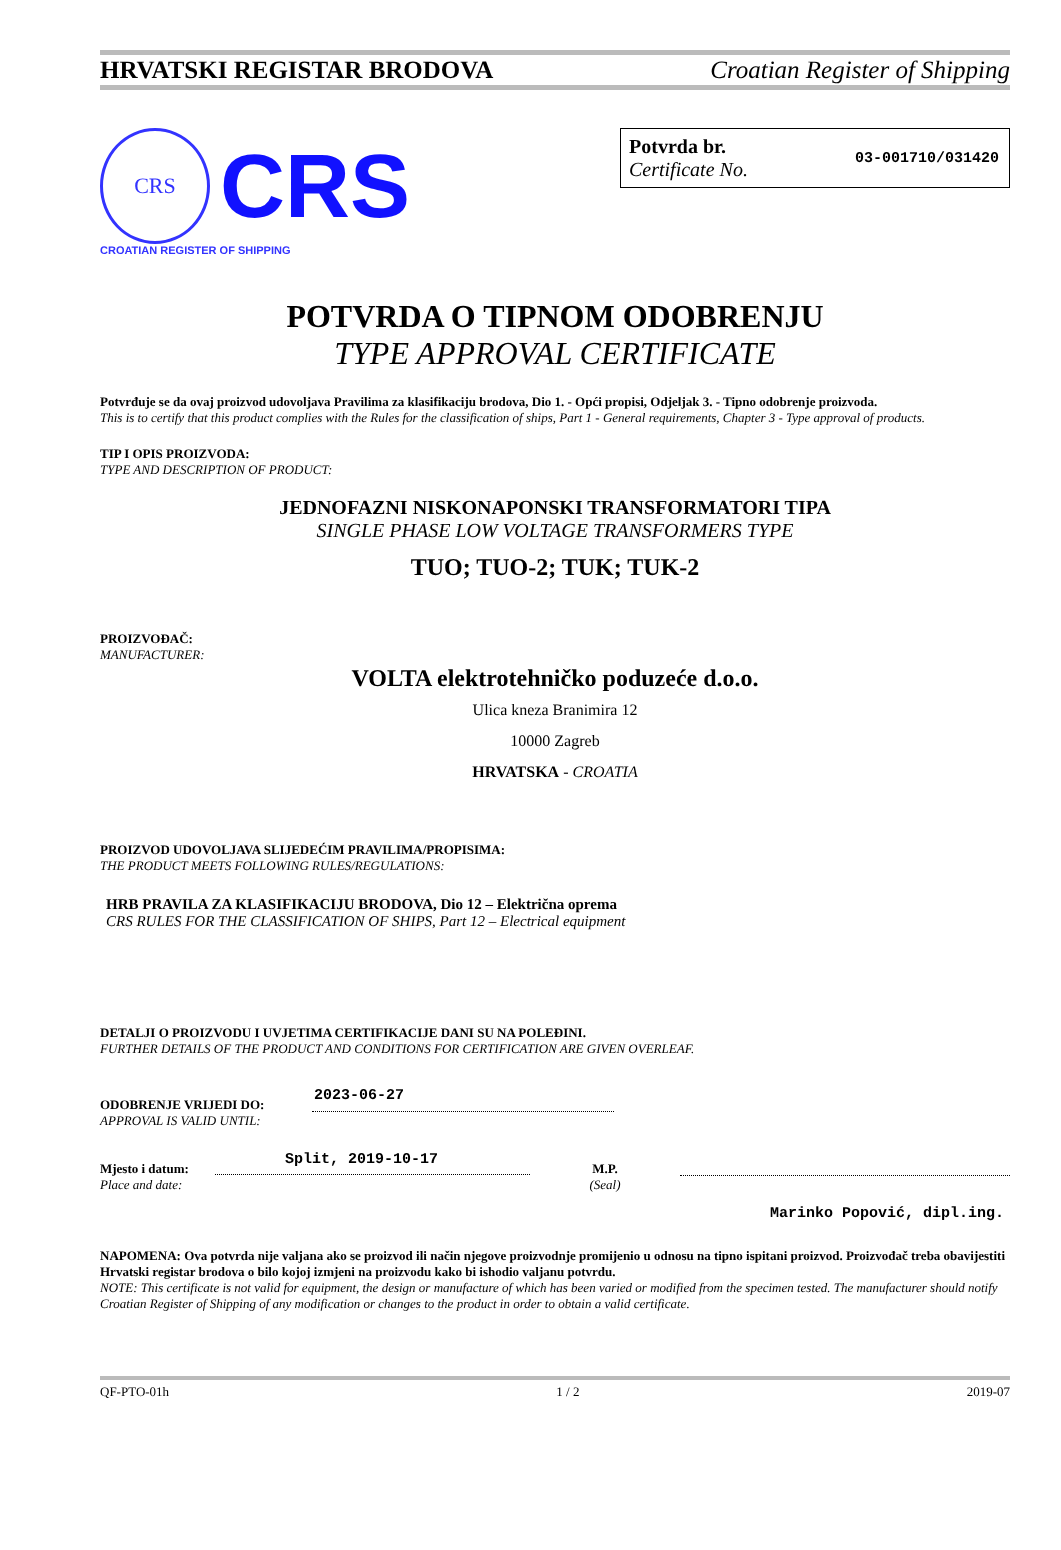HRVATSKI REGISTAR BRODOVA Croatian Register of Shipping
CRS
CRS
CROATIAN REGISTER OF SHIPPING
Potvrda br.
Certificate No.
03-001710/031420
POTVRDA O TIPNOM ODOBRENJU
TYPE APPROVAL CERTIFICATE
Potvrđuje se da ovaj proizvod udovoljava Pravilima za klasifikaciju brodova, Dio 1. - Opći propisi, Odjeljak 3. - Tipno odobrenje proizvoda.
This is to certify that this product complies with the Rules for the classification of ships, Part 1 - General requirements, Chapter 3 - Type approval of products.
TIP I OPIS PROIZVODA:
TYPE AND DESCRIPTION OF PRODUCT:
JEDNOFAZNI NISKONAPONSKI TRANSFORMATORI TIPA
SINGLE PHASE LOW VOLTAGE TRANSFORMERS TYPE
TUO; TUO-2; TUK; TUK-2
PROIZVOĐAČ:
MANUFACTURER:
VOLTA elektrotehničko poduzeće d.o.o.
Ulica kneza Branimira 12
10000 Zagreb
HRVATSKA - CROATIA
PROIZVOD UDOVOLJAVA SLIJEDEĆIM PRAVILIMA/PROPISIMA:
THE PRODUCT MEETS FOLLOWING RULES/REGULATIONS:
HRB PRAVILA ZA KLASIFIKACIJU BRODOVA, Dio 12 – Električna oprema
CRS RULES FOR THE CLASSIFICATION OF SHIPS, Part 12 – Electrical equipment
DETALJI O PROIZVODU I UVJETIMA CERTIFIKACIJE DANI SU NA POLEĐINI.
FURTHER DETAILS OF THE PRODUCT AND CONDITIONS FOR CERTIFICATION ARE GIVEN OVERLEAF.
ODOBRENJE VRIJEDI DO:
APPROVAL IS VALID UNTIL:
2023-06-27
Mjesto i datum:
Place and date:
Split, 2019-10-17
M.P.
(Seal)
Marinko Popović, dipl.ing.
NAPOMENA: Ova potvrda nije valjana ako se proizvod ili način njegove proizvodnje promijenio u odnosu na tipno ispitani proizvod. Proizvođač treba obavijestiti Hrvatski registar brodova o bilo kojoj izmjeni na proizvodu kako bi ishodio valjanu potvrdu.
NOTE: This certificate is not valid for equipment, the design or manufacture of which has been varied or modified from the specimen tested. The manufacturer should notify Croatian Register of Shipping of any modification or changes to the product in order to obtain a valid certificate.
QF-PTO-01h 1 / 2 2019-07